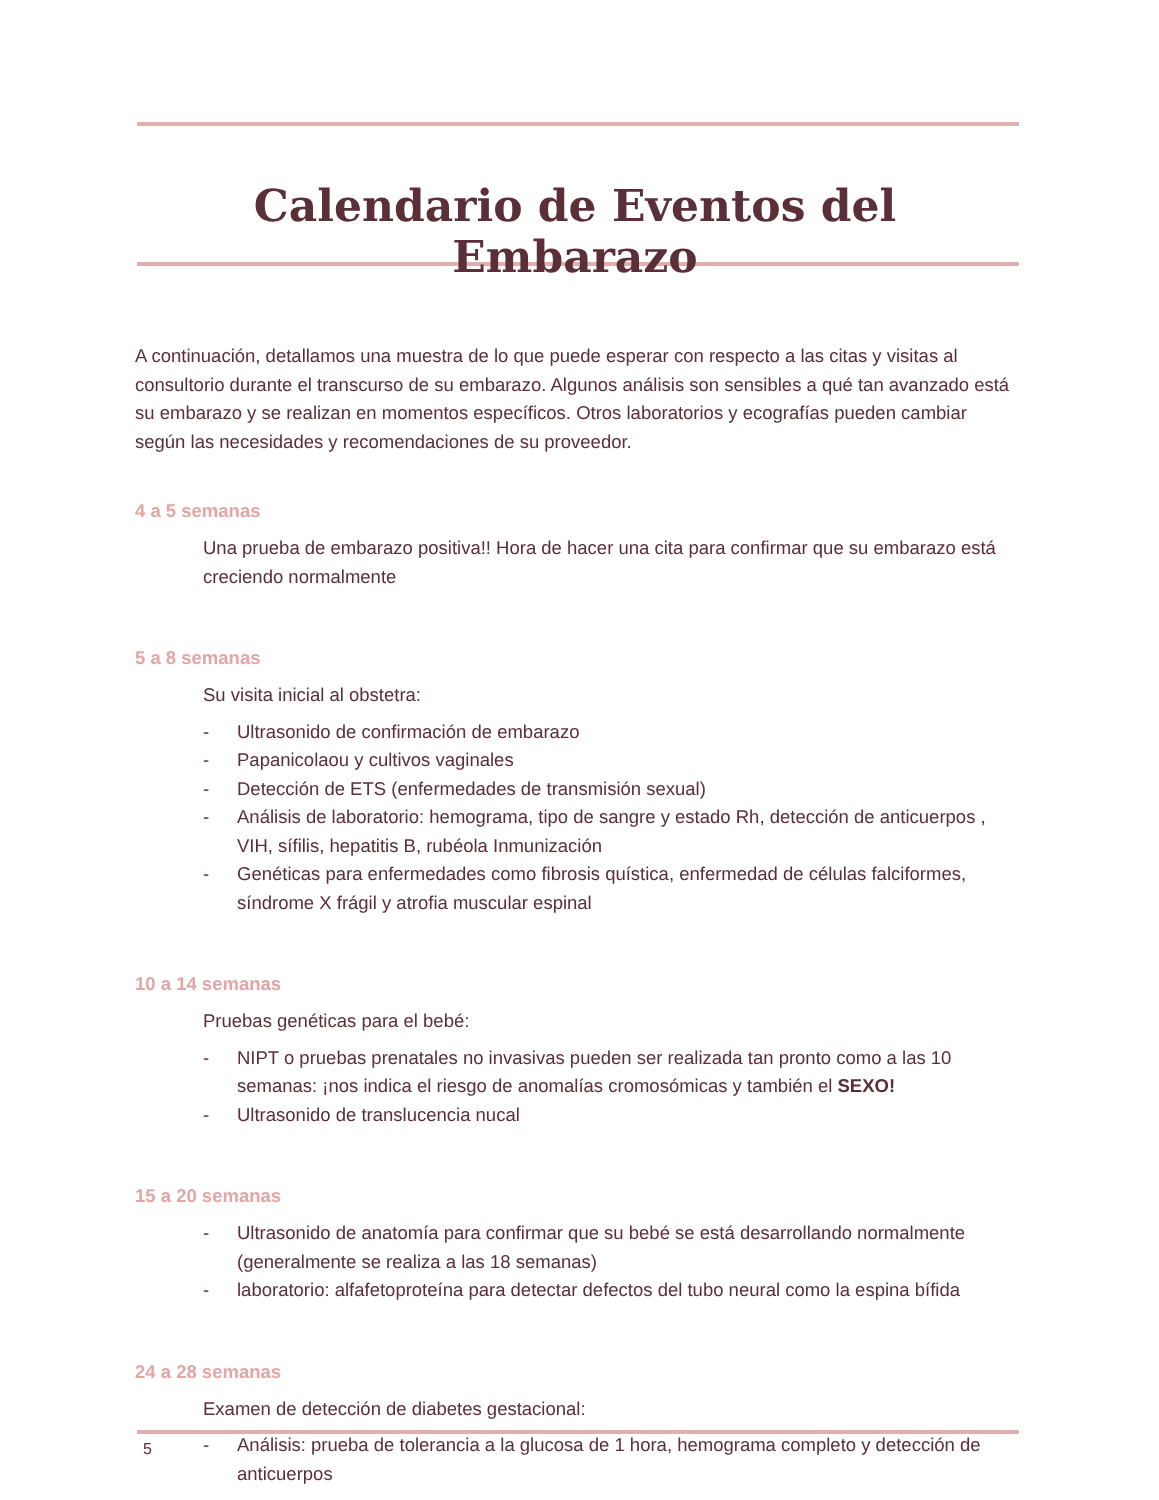Calendario de Eventos del Embarazo
A continuación, detallamos una muestra de lo que puede esperar con respecto a las citas y visitas al consultorio durante el transcurso de su embarazo. Algunos análisis son sensibles a qué tan avanzado está su embarazo y se realizan en momentos específicos. Otros laboratorios y ecografías pueden cambiar según las necesidades y recomendaciones de su proveedor.
4 a 5 semanas
Una prueba de embarazo positiva!! Hora de hacer una cita para confirmar que su embarazo está creciendo normalmente
5 a 8 semanas
Su visita inicial al obstetra:
- Ultrasonido de confirmación de embarazo
- Papanicolaou y cultivos vaginales
- Detección de ETS (enfermedades de transmisión sexual)
- Análisis de laboratorio: hemograma, tipo de sangre y estado Rh, detección de anticuerpos , VIH, sífilis, hepatitis B, rubéola Inmunización
- Genéticas para enfermedades como fibrosis quística, enfermedad de células falciformes, síndrome X frágil y atrofia muscular espinal
10 a 14 semanas
Pruebas genéticas para el bebé:
- NIPT o pruebas prenatales no invasivas pueden ser realizada tan pronto como a las 10 semanas: ¡nos indica el riesgo de anomalías cromosómicas y también el SEXO!
- Ultrasonido de translucencia nucal
15 a 20 semanas
- Ultrasonido de anatomía para confirmar que su bebé se está desarrollando normalmente (generalmente se realiza a las 18 semanas)
- laboratorio: alfafetoproteína para detectar defectos del tubo neural como la espina bífida
24 a 28 semanas
Examen de detección de diabetes gestacional:
- Análisis: prueba de tolerancia a la glucosa de 1 hora, hemograma completo y detección de anticuerpos
5